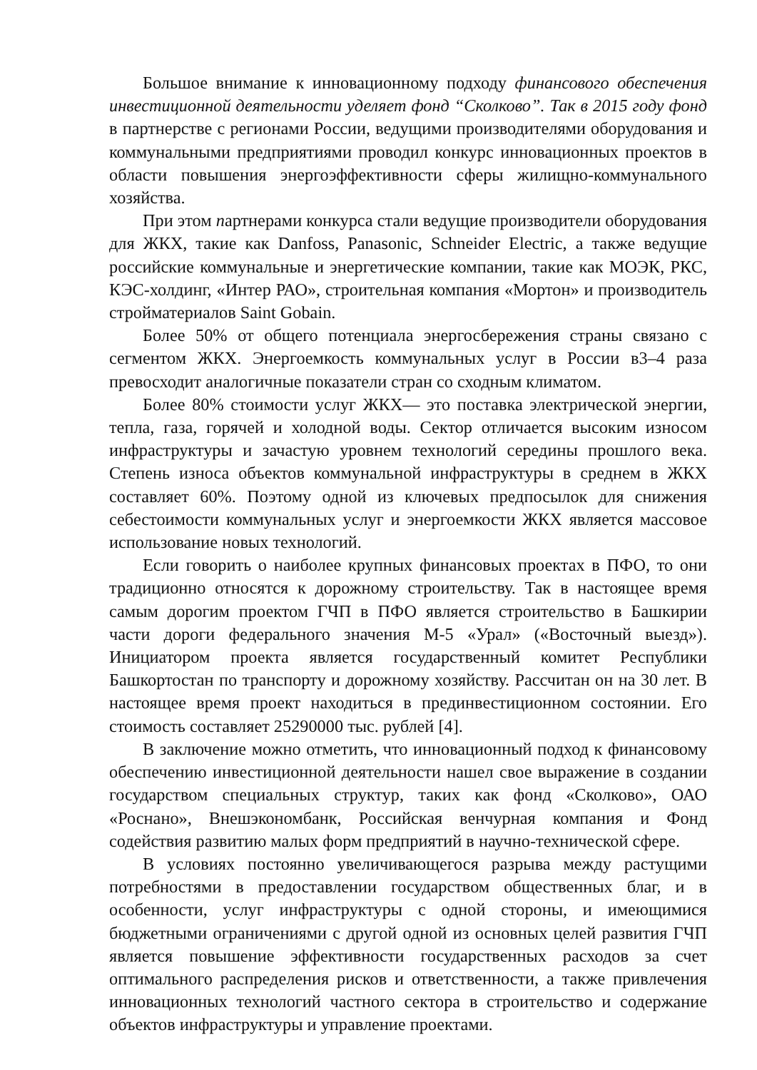Большое внимание к инновационному подходу финансового обеспечения инвестиционной деятельности уделяет фонд “Сколково”. Так в 2015 году фонд в партнерстве с регионами России, ведущими производителями оборудования и коммунальными предприятиями проводил конкурс инновационных проектов в области повышения энергоэффективности сферы жилищно-коммунального хозяйства.
При этом партнерами конкурса стали ведущие производители оборудования для ЖКХ, такие как Danfoss, Panasonic, Schneider Electric, а также ведущие российские коммунальные и энергетические компании, такие как МОЭК, РКС, КЭС-холдинг, «Интер РАО», строительная компания «Мортон» и производитель стройматериалов Saint Gobain.
Более 50% от общего потенциала энергосбережения страны связано с сегментом ЖКХ. Энергоемкость коммунальных услуг в России в3–4 раза превосходит аналогичные показатели стран со сходным климатом.
Более 80% стоимости услуг ЖКХ— это поставка электрической энергии, тепла, газа, горячей и холодной воды. Сектор отличается высоким износом инфраструктуры и зачастую уровнем технологий середины прошлого века. Степень износа объектов коммунальной инфраструктуры в среднем в ЖКХ составляет 60%. Поэтому одной из ключевых предпосылок для снижения себестоимости коммунальных услуг и энергоемкости ЖКХ является массовое использование новых технологий.
Если говорить о наиболее крупных финансовых проектах в ПФО, то они традиционно относятся к дорожному строительству. Так в настоящее время самым дорогим проектом ГЧП в ПФО является строительство в Башкирии части дороги федерального значения М-5 «Урал» («Восточный выезд»). Инициатором проекта является государственный комитет Республики Башкортостан по транспорту и дорожному хозяйству. Рассчитан он на 30 лет. В настоящее время проект находиться в прединвестиционном состоянии. Его стоимость составляет 25290000 тыс. рублей [4].
В заключение можно отметить, что инновационный подход к финансовому обеспечению инвестиционной деятельности нашел свое выражение в создании государством специальных структур, таких как фонд «Сколково», ОАО «Роснано», Внешэкономбанк, Российская венчурная компания и Фонд содействия развитию малых форм предприятий в научно-технической сфере.
В условиях постоянно увеличивающегося разрыва между растущими потребностями в предоставлении государством общественных благ, и в особенности, услуг инфраструктуры с одной стороны, и имеющимися бюджетными ограничениями с другой одной из основных целей развития ГЧП является повышение эффективности государственных расходов за счет оптимального распределения рисков и ответственности, а также привлечения инновационных технологий частного сектора в строительство и содержание объектов инфраструктуры и управление проектами.